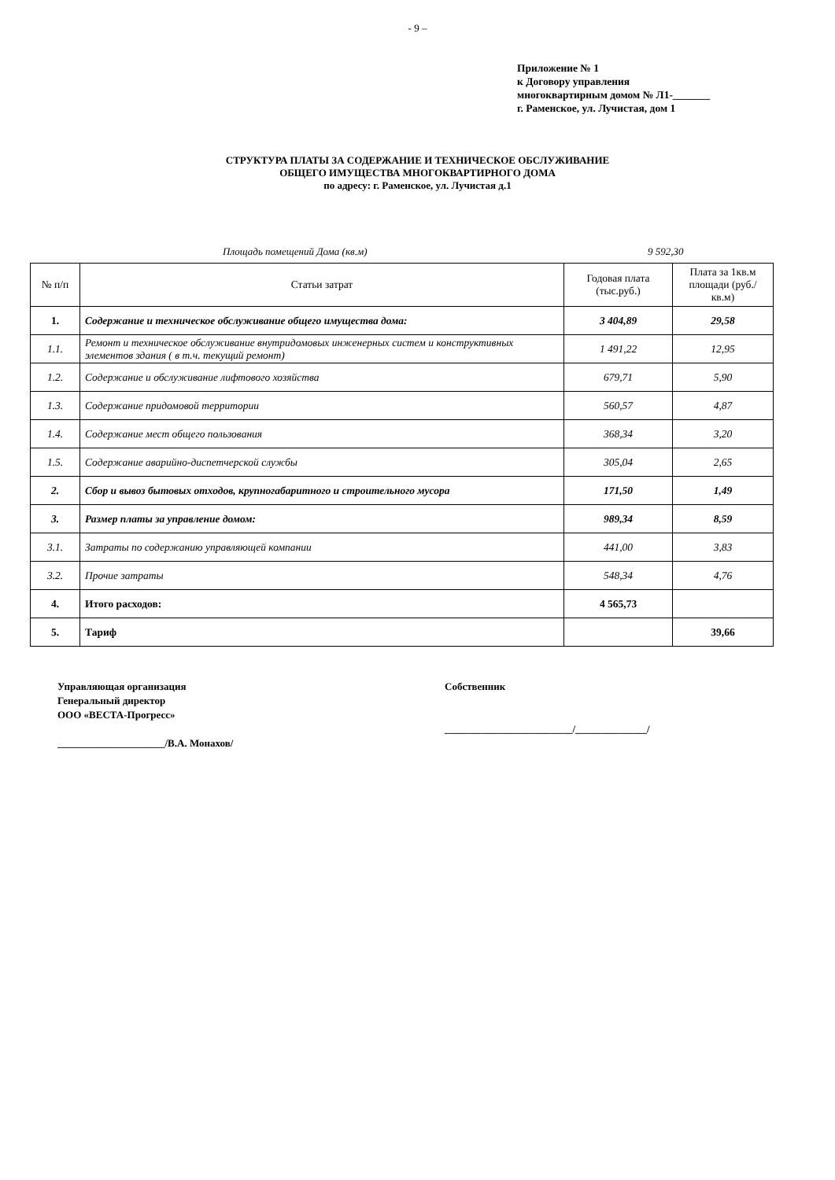- 9 –
Приложение № 1
к Договору управления
многоквартирным домом № Л1-_______
г. Раменское, ул. Лучистая, дом 1
СТРУКТУРА ПЛАТЫ ЗА СОДЕРЖАНИЕ И ТЕХНИЧЕСКОЕ ОБСЛУЖИВАНИЕ
ОБЩЕГО ИМУЩЕСТВА МНОГОКВАРТИРНОГО ДОМА
по адресу: г. Раменское, ул. Лучистая д.1
Площадь помещений Дома (кв.м) 9 592,30
| № п/п | Статьи затрат | Годовая плата (тыс.руб.) | Плата за 1кв.м площади (руб./кв.м) |
| --- | --- | --- | --- |
| 1. | Содержание и техническое обслуживание общего имущества дома: | 3 404,89 | 29,58 |
| 1.1. | Ремонт и техническое обслуживание внутридомовых инженерных систем и конструктивных элементов здания ( в т.ч. текущий ремонт) | 1 491,22 | 12,95 |
| 1.2. | Содержание и обслуживание лифтового хозяйства | 679,71 | 5,90 |
| 1.3. | Содержание придомовой территории | 560,57 | 4,87 |
| 1.4. | Содержание мест общего пользования | 368,34 | 3,20 |
| 1.5. | Содержание аварийно-диспетчерской службы | 305,04 | 2,65 |
| 2. | Сбор и вывоз бытовых отходов, крупногабаритного и строительного мусора | 171,50 | 1,49 |
| 3. | Размер платы за управление домом: | 989,34 | 8,59 |
| 3.1. | Затраты по содержанию управляющей компании | 441,00 | 3,83 |
| 3.2. | Прочие затраты | 548,34 | 4,76 |
| 4. | Итого расходов: | 4 565,73 | |
| 5. | Тариф | | 39,66 |
Управляющая организация
Генеральный директор
ООО «ВЕСТА-Прогресс»
_____________________/В.А. Монахов/
Собственник
_________________________/______________/